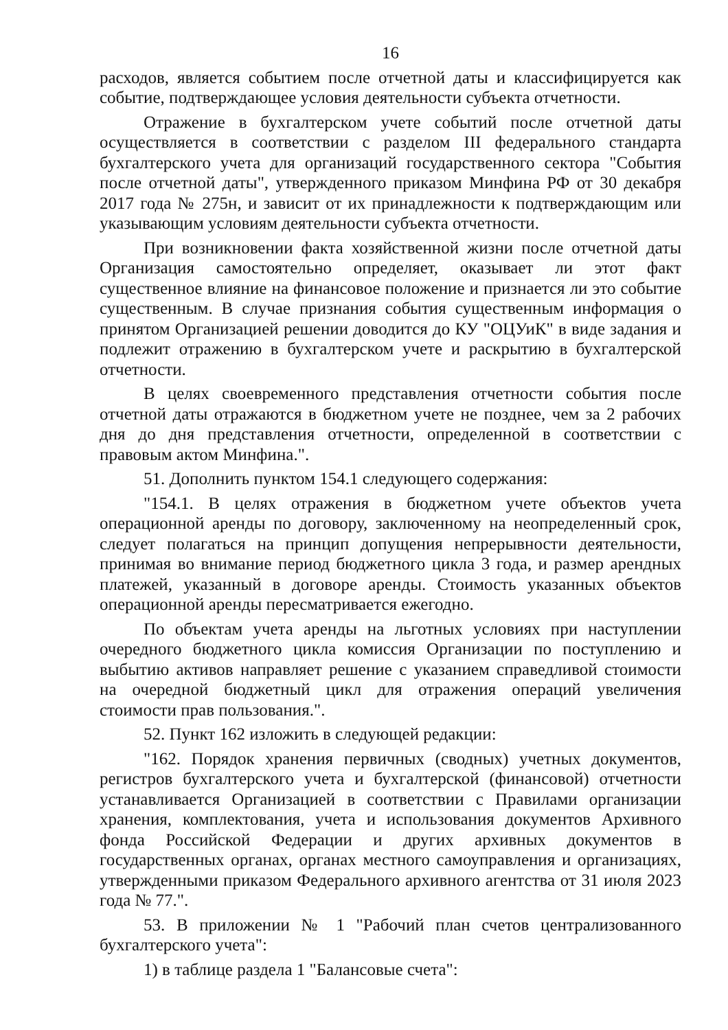16
расходов, является событием после отчетной даты и классифицируется как событие, подтверждающее условия деятельности субъекта отчетности.
Отражение в бухгалтерском учете событий после отчетной даты осуществляется в соответствии с разделом III федерального стандарта бухгалтерского учета для организаций государственного сектора "События после отчетной даты", утвержденного приказом Минфина РФ от 30 декабря 2017 года № 275н, и зависит от их принадлежности к подтверждающим или указывающим условиям деятельности субъекта отчетности.
При возникновении факта хозяйственной жизни после отчетной даты Организация самостоятельно определяет, оказывает ли этот факт существенное влияние на финансовое положение и признается ли это событие существенным. В случае признания события существенным информация о принятом Организацией решении доводится до КУ "ОЦУиК" в виде задания и подлежит отражению в бухгалтерском учете и раскрытию в бухгалтерской отчетности.
В целях своевременного представления отчетности события после отчетной даты отражаются в бюджетном учете не позднее, чем за 2 рабочих дня до дня представления отчетности, определенной в соответствии с правовым актом Минфина.".
51. Дополнить пунктом 154.1 следующего содержания:
"154.1. В целях отражения в бюджетном учете объектов учета операционной аренды по договору, заключенному на неопределенный срок, следует полагаться на принцип допущения непрерывности деятельности, принимая во внимание период бюджетного цикла 3 года, и размер арендных платежей, указанный в договоре аренды. Стоимость указанных объектов операционной аренды пересматривается ежегодно.
По объектам учета аренды на льготных условиях при наступлении очередного бюджетного цикла комиссия Организации по поступлению и выбытию активов направляет решение с указанием справедливой стоимости на очередной бюджетный цикл для отражения операций увеличения стоимости прав пользования.".
52. Пункт 162 изложить в следующей редакции:
"162. Порядок хранения первичных (сводных) учетных документов, регистров бухгалтерского учета и бухгалтерской (финансовой) отчетности устанавливается Организацией в соответствии с Правилами организации хранения, комплектования, учета и использования документов Архивного фонда Российской Федерации и других архивных документов в государственных органах, органах местного самоуправления и организациях, утвержденными приказом Федерального архивного агентства от 31 июля 2023 года № 77.".
53. В приложении № 1 "Рабочий план счетов централизованного бухгалтерского учета":
1) в таблице раздела 1 "Балансовые счета":